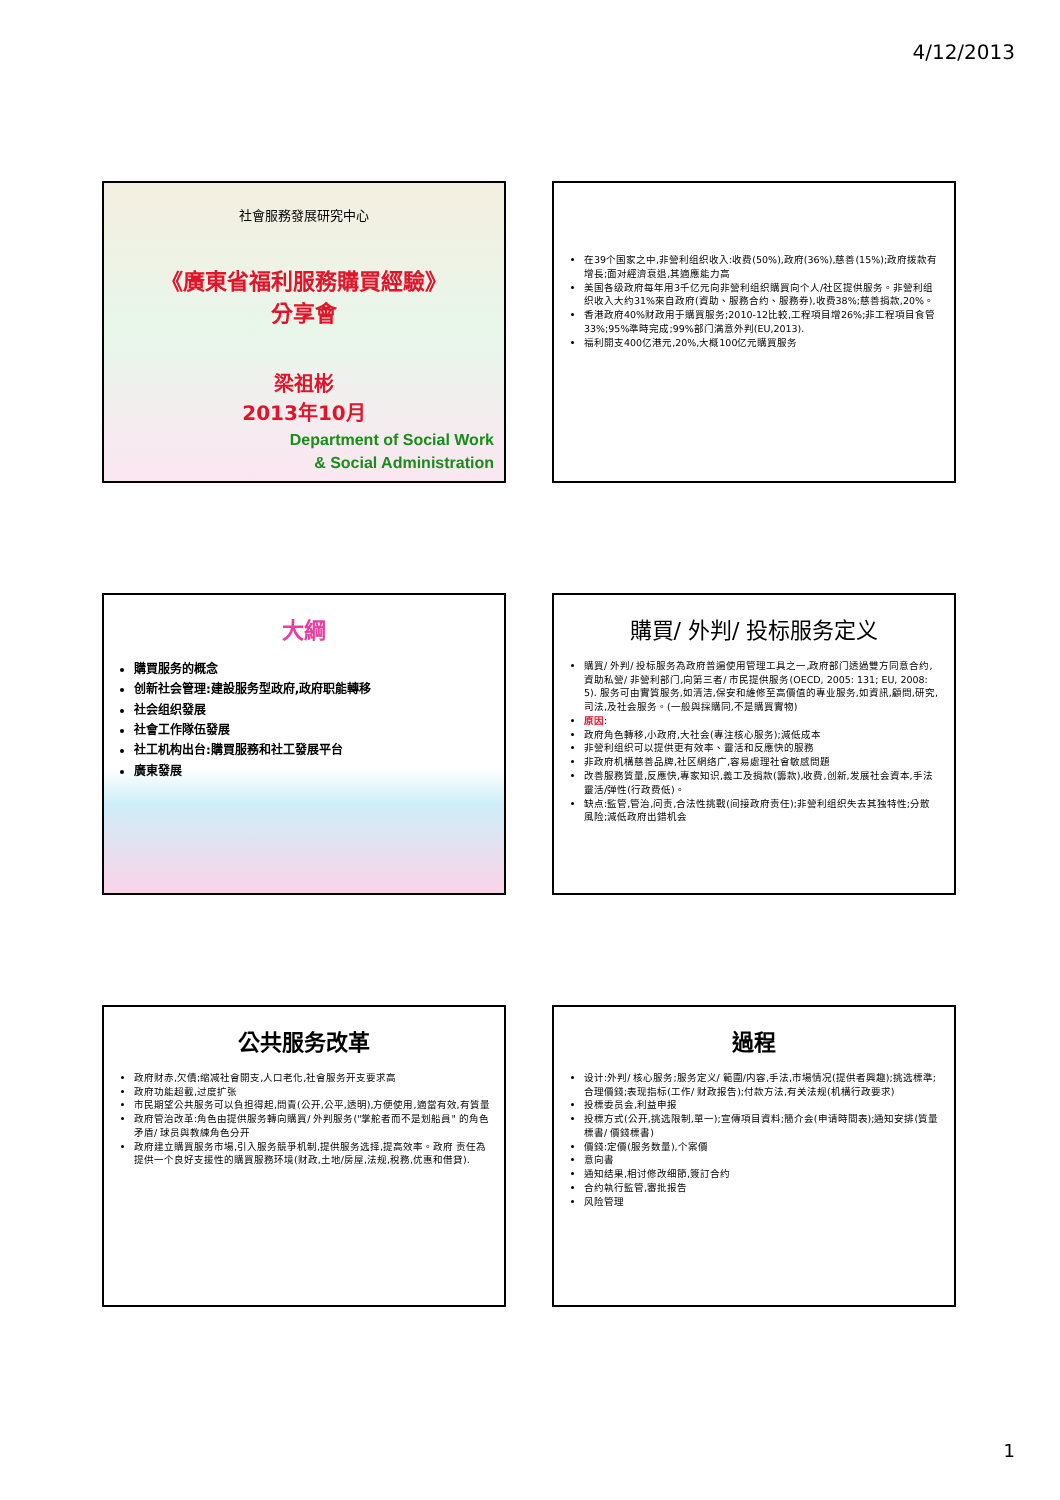4/12/2013
社會服務發展研究中心
《廣東省福利服務購買經驗》
分享會
梁祖彬
2013年10月
Department of Social Work
& Social Administration
在39个国家之中,非營利组织收入:收费(50%),政府(36%),慈善(15%);政府拨款有增長;面对經濟衰退,其適應能力高
美国各级政府每年用3千亿元向非營利组织購買向个人/社区提供服务。非營利组织收入大约31%來自政府(資助、服務合约、服務券),收费38%;慈善捐款,20%。
香港政府40%财政用于購買服务;2010-12比較,工程項目增26%;非工程項目食管33%;95%準時完成;99%部门满意外判(EU,2013).
福利開支400亿港元,20%,大概100亿元購買服务
大綱
購買服务的概念
创新社会管理:建設服务型政府,政府职能轉移
社会组织發展
社會工作隊伍發展
社工机构出台:購買服務和社工發展平台
廣東發展
購買/ 外判/ 投标服务定义
購買/ 外判/ 投标服务為政府普遍使用管理工具之一,政府部门透過雙方同意合约,資助私營/ 非營利部门,向第三者/ 市民提供服务(OECD, 2005: 131; EU, 2008: 5). 服务可由實質服务,如清洁,保安和維修至高價值的專业服务,如資訊,顧問,研究,司法,及社会服务。(一般與採購同,不是購買實物)
原因:
政府角色轉移,小政府,大社会(專注核心服务);減低成本
非營利组织可以提供更有效率、靈活和反應快的服務
非政府机構慈善品牌,社区網络广,容易處理社會敏感問題
改善服務質量,反應快,專家知识,義工及捐款(籌款),收费,创新,发展社会資本,手法靈活/弹性(行政费低)。
缺点:監管,管治,问责,合法性挑戰(间接政府责任);非營利组织失去其独特性;分散風险;減低政府出錯机会
公共服务改革
政府财赤,欠債;缩减社會開支,人口老化,社會服务开支要求高
政府功能超載,过度扩张
市民期望公共服务可以負担得起,問責(公开,公平,透明),方便使用,適當有效,有質量
政府管治改革:角色由提供服务轉向購買/ 外判服务("掌舵者而不是划船員" 的角色矛盾/ 球员與教練角色分开
政府建立購買服务市場,引入服务競爭机制,提供服务选择,提高效率。政府 责任為提供一个良好支援性的購買服務环境(财政,土地/房屋,法规,稅務,优惠和借貸).
過程
设计:外判/ 核心服务;服务定义/ 範圍/内容,手法,市場情况(提供者興趣);挑选標準;合理價錢;表现指标(工作/ 财政报告);付款方法,有关法规(机構行政要求)
投標委员会,利益申报
投標方式(公开,挑选限制,單一);宣傳項目資料;簡介会(申请時間表);通知安排(質量標書/ 價錢標書)
價錢:定價(服务数量),个案價
意向書
通知结果,相讨修改细節,簽訂合约
合约執行監管,審批报告
风险管理
1